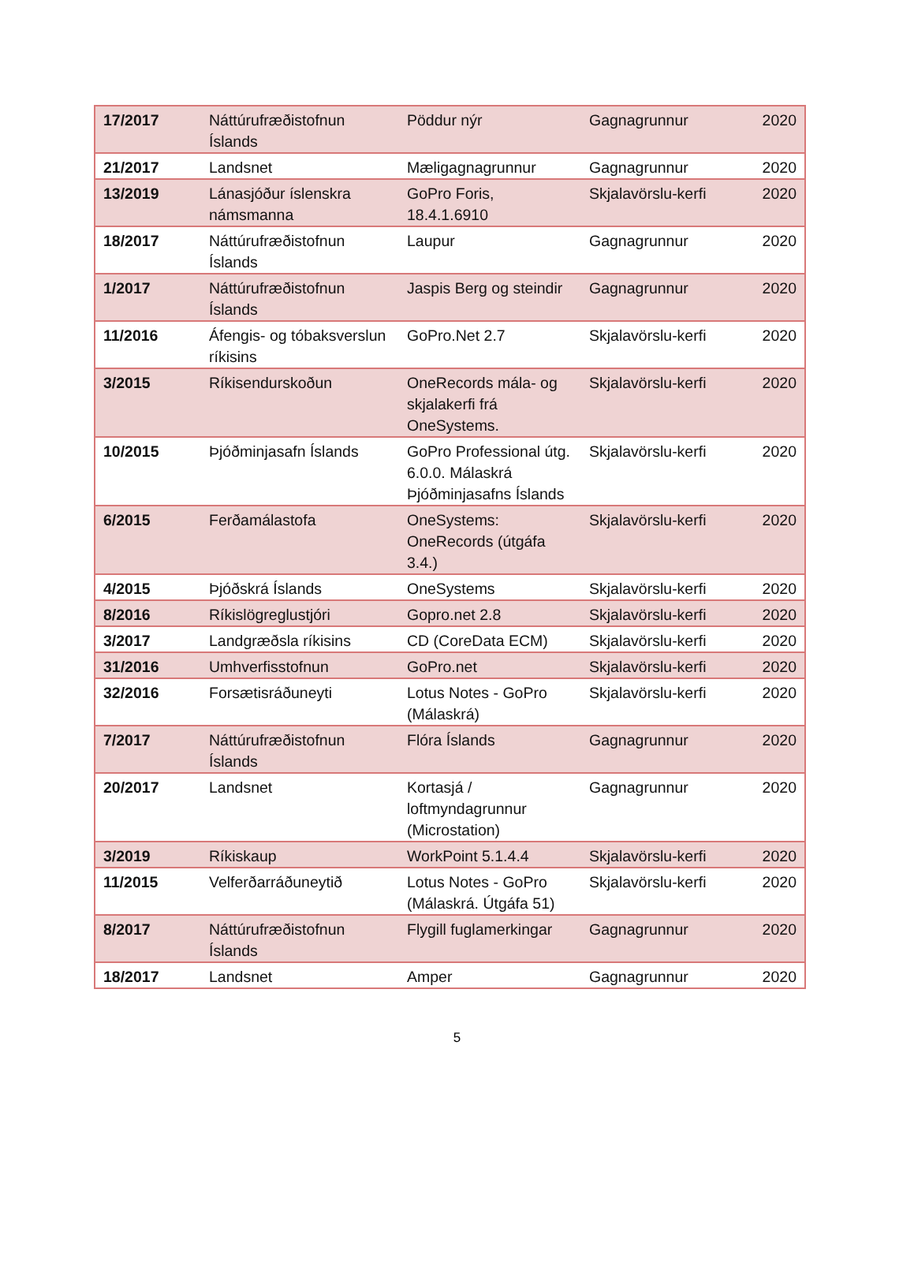| 17/2017 | Náttúrufræðistofnun Íslands | Pöddur nýr | Gagnagrunnur | 2020 |
| 21/2017 | Landsnet | Mæligagnagrunnur | Gagnagrunnur | 2020 |
| 13/2019 | Lánasjóður íslenskra námsmanna | GoPro Foris, 18.4.1.6910 | Skjalavörslu-kerfi | 2020 |
| 18/2017 | Náttúrufræðistofnun Íslands | Laupur | Gagnagrunnur | 2020 |
| 1/2017 | Náttúrufræðistofnun Íslands | Jaspis Berg og steindir | Gagnagrunnur | 2020 |
| 11/2016 | Áfengis- og tóbaksverslun ríkisins | GoPro.Net 2.7 | Skjalavörslu-kerfi | 2020 |
| 3/2015 | Ríkisendurskoðun | OneRecords mála- og skjalakerfi frá OneSystems. | Skjalavörslu-kerfi | 2020 |
| 10/2015 | Þjóðminjasafn Íslands | GoPro Professional útg. 6.0.0. Málaskrá Þjóðminjasafns Íslands | Skjalavörslu-kerfi | 2020 |
| 6/2015 | Ferðamálastofa | OneSystems: OneRecords (útgáfa 3.4.) | Skjalavörslu-kerfi | 2020 |
| 4/2015 | Þjóðskrá Íslands | OneSystems | Skjalavörslu-kerfi | 2020 |
| 8/2016 | Ríkislögreglustjóri | Gopro.net 2.8 | Skjalavörslu-kerfi | 2020 |
| 3/2017 | Landgræðsla ríkisins | CD (CoreData ECM) | Skjalavörslu-kerfi | 2020 |
| 31/2016 | Umhverfisstofnun | GoPro.net | Skjalavörslu-kerfi | 2020 |
| 32/2016 | Forsætisráðuneyti | Lotus Notes - GoPro (Málaskrá) | Skjalavörslu-kerfi | 2020 |
| 7/2017 | Náttúrufræðistofnun Íslands | Flóra Íslands | Gagnagrunnur | 2020 |
| 20/2017 | Landsnet | Kortasjá / loftmyndagrunnur (Microstation) | Gagnagrunnur | 2020 |
| 3/2019 | Ríkiskaup | WorkPoint 5.1.4.4 | Skjalavörslu-kerfi | 2020 |
| 11/2015 | Velferðarráðuneytið | Lotus Notes - GoPro (Málaskrá. Útgáfa 51) | Skjalavörslu-kerfi | 2020 |
| 8/2017 | Náttúrufræðistofnun Íslands | Flygill fuglamerkingar | Gagnagrunnur | 2020 |
| 18/2017 | Landsnet | Amper | Gagnagrunnur | 2020 |
5